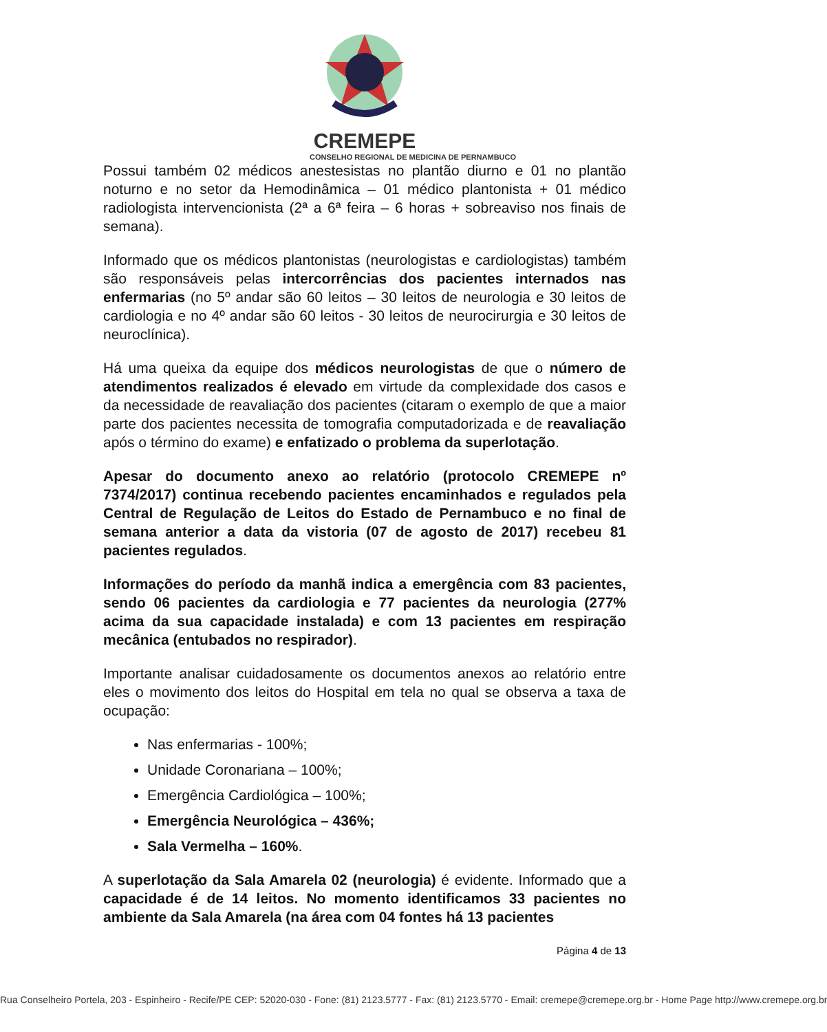CREMEPE
CONSELHO REGIONAL DE MEDICINA DE PERNAMBUCO
Possui também 02 médicos anestesistas no plantão diurno e 01 no plantão noturno e no setor da Hemodinâmica – 01 médico plantonista + 01 médico radiologista intervencionista (2ª a 6ª feira – 6 horas + sobreaviso nos finais de semana).
Informado que os médicos plantonistas (neurologistas e cardiologistas) também são responsáveis pelas intercorrências dos pacientes internados nas enfermarias (no 5º andar são 60 leitos – 30 leitos de neurologia e 30 leitos de cardiologia e no 4º andar são 60 leitos - 30 leitos de neurocirurgia e 30 leitos de neuroclínica).
Há uma queixa da equipe dos médicos neurologistas de que o número de atendimentos realizados é elevado em virtude da complexidade dos casos e da necessidade de reavaliação dos pacientes (citaram o exemplo de que a maior parte dos pacientes necessita de tomografia computadorizada e de reavaliação após o término do exame) e enfatizado o problema da superlotação.
Apesar do documento anexo ao relatório (protocolo CREMEPE nº 7374/2017) continua recebendo pacientes encaminhados e regulados pela Central de Regulação de Leitos do Estado de Pernambuco e no final de semana anterior a data da vistoria (07 de agosto de 2017) recebeu 81 pacientes regulados.
Informações do período da manhã indica a emergência com 83 pacientes, sendo 06 pacientes da cardiologia e 77 pacientes da neurologia (277% acima da sua capacidade instalada) e com 13 pacientes em respiração mecânica (entubados no respirador).
Importante analisar cuidadosamente os documentos anexos ao relatório entre eles o movimento dos leitos do Hospital em tela no qual se observa a taxa de ocupação:
Nas enfermarias - 100%;
Unidade Coronariana – 100%;
Emergência Cardiológica – 100%;
Emergência Neurológica – 436%;
Sala Vermelha – 160%.
A superlotação da Sala Amarela 02 (neurologia) é evidente. Informado que a capacidade é de 14 leitos. No momento identificamos 33 pacientes no ambiente da Sala Amarela (na área com 04 fontes há 13 pacientes
Página 4 de 13
Rua Conselheiro Portela, 203 - Espinheiro - Recife/PE CEP: 52020-030 - Fone: (81) 2123.5777 - Fax: (81) 2123.5770 - Email: cremepe@cremepe.org.br - Home Page http://www.cremepe.org.br